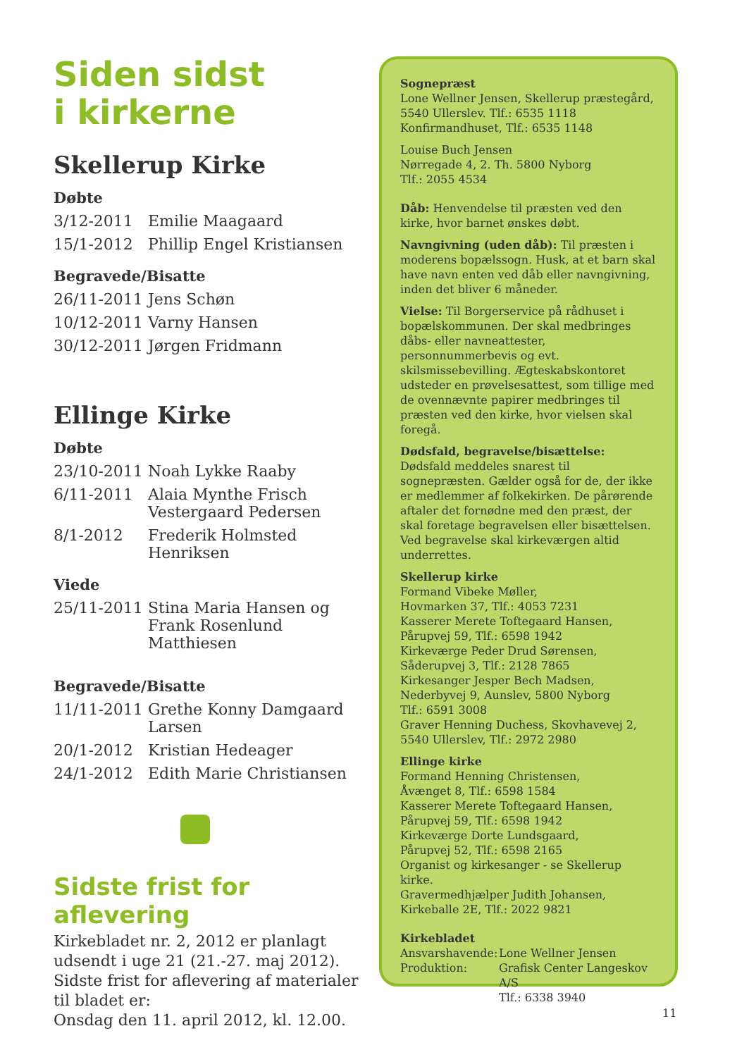Siden sidst
i kirkerne
Skellerup Kirke
Døbte
| 3/12-2011 | Emilie Maagaard |
| 15/1-2012 | Phillip Engel Kristiansen |
Begravede/Bisatte
| 26/11-2011 | Jens Schøn |
| 10/12-2011 | Varny Hansen |
| 30/12-2011 | Jørgen Fridmann |
Ellinge Kirke
Døbte
| 23/10-2011 | Noah Lykke Raaby |
| 6/11-2011 | Alaia Mynthe Frisch Vestergaard Pedersen |
| 8/1-2012 | Frederik Holmsted Henriksen |
Viede
| 25/11-2011 | Stina Maria Hansen og Frank Rosenlund Matthiesen |
Begravede/Bisatte
| 11/11-2011 | Grethe Konny Damgaard Larsen |
| 20/1-2012 | Kristian Hedeager |
| 24/1-2012 | Edith Marie Christiansen |
Sidste frist for aflevering
Kirkebladet nr. 2, 2012 er planlagt udsendt i uge 21 (21.-27. maj 2012).
Sidste frist for aflevering af materialer til bladet er:
Onsdag den 11. april 2012, kl. 12.00.
Sognepræst
Lone Wellner Jensen, Skellerup præstegård, 5540 Ullerslev. Tlf.: 6535 1118
Konfirmandhuset, Tlf.: 6535 1148
Louise Buch Jensen
Nørregade 4, 2. Th. 5800 Nyborg
Tlf.: 2055 4534
Dåb: Henvendelse til præsten ved den kirke, hvor barnet ønskes døbt.
Navngivning (uden dåb): Til præsten i moderens bopælssogn. Husk, at et barn skal have navn enten ved dåb eller navngivning, inden det bliver 6 måneder.
Vielse: Til Borgerservice på rådhuset i bopælskommunen. Der skal medbringes dåbs- eller navneattester, personnummerbevis og evt. skilsmissebevilling. Ægteskabskontoret udsteder en prøvelsesattest, som tillige med de ovennævnte papirer medbringes til præsten ved den kirke, hvor vielsen skal foregå.
Dødsfald, begravelse/bisættelse: Dødsfald meddeles snarest til sognepræsten. Gælder også for de, der ikke er medlemmer af folkekirken. De pårørende aftaler det fornødne med den præst, der skal foretage begravelsen eller bisættelsen. Ved begravelse skal kirkeværgen altid underrettes.
Skellerup kirke
Formand Vibeke Møller,
Hovmarken 37, Tlf.: 4053 7231
Kasserer Merete Toftegaard Hansen,
Pårupvej 59, Tlf.: 6598 1942
Kirkeværge Peder Drud Sørensen,
Såderupvej 3, Tlf.: 2128 7865
Kirkesanger Jesper Bech Madsen,
Nederbyvej 9, Aunslev, 5800 Nyborg
Tlf.: 6591 3008
Graver Henning Duchess, Skovhavevej 2,
5540 Ullerslev, Tlf.: 2972 2980
Ellinge kirke
Formand Henning Christensen,
Åvænget 8, Tlf.: 6598 1584
Kasserer Merete Toftegaard Hansen,
Pårupvej 59, Tlf.: 6598 1942
Kirkeværge Dorte Lundsgaard,
Pårupvej 52, Tlf.: 6598 2165
Organist og kirkesanger - se Skellerup kirke.
Gravermedhjælper Judith Johansen,
Kirkeballe 2E, Tlf.: 2022 9821
Kirkebladet
| Ansvarshavende: | Lone Wellner Jensen |
| Produktion: | Grafisk Center Langeskov A/S Tlf.: 6338 3940 |
11